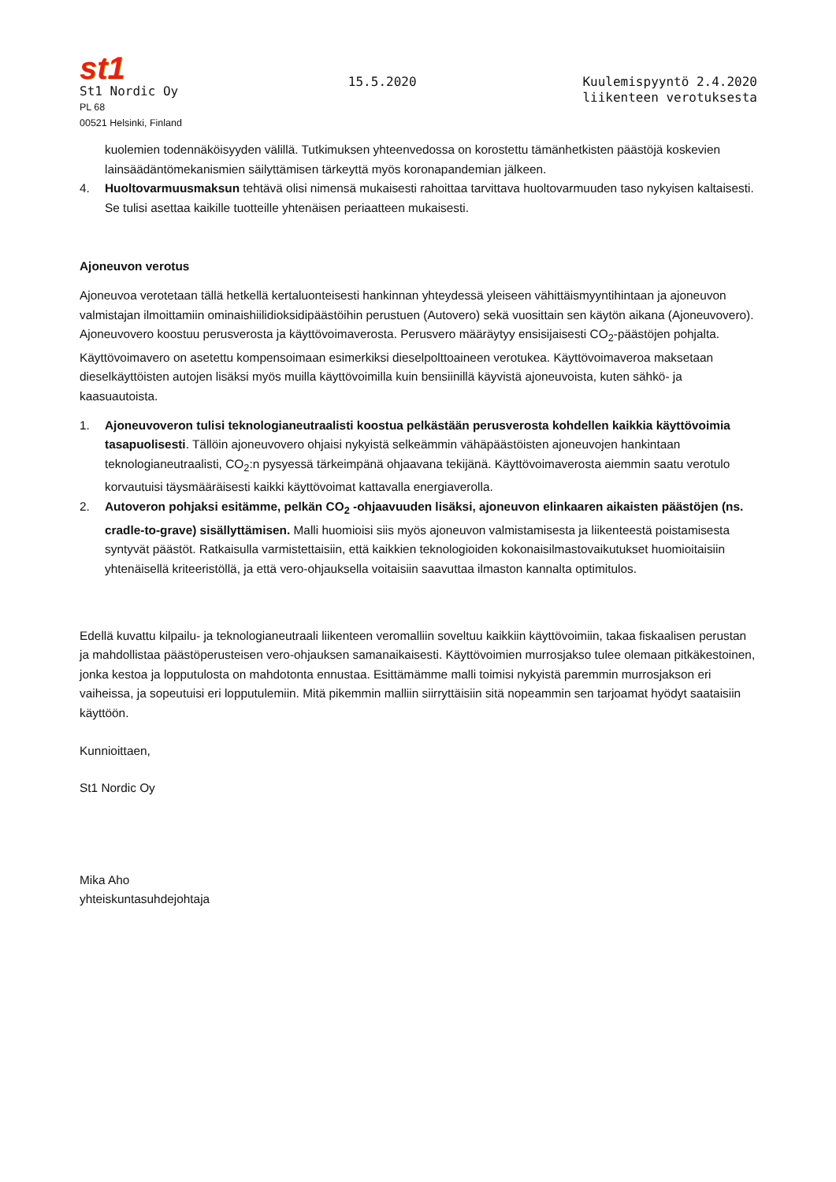st1
St1 Nordic Oy
PL 68
00521 Helsinki, Finland
15.5.2020 Kuulemispyyntö 2.4.2020
liikenteen verotuksesta
kuolemien todennäköisyyden välillä. Tutkimuksen yhteenvedossa on korostettu tämänhetkisten päästöjä koskevien lainsäädäntömekanismien säilyttämisen tärkeyttä myös koronapandemian jälkeen.
4. Huoltovarmuusmaksun tehtävä olisi nimensä mukaisesti rahoittaa tarvittava huoltovarmuuden taso nykyisen kaltaisesti. Se tulisi asettaa kaikille tuotteille yhtenäisen periaatteen mukaisesti.
Ajoneuvon verotus
Ajoneuvoa verotetaan tällä hetkellä kertaluonteisesti hankinnan yhteydessä yleiseen vähittäismyyntihintaan ja ajoneuvon valmistajan ilmoittamiin ominaishiilidioksidipäästöihin perustuen (Autovero) sekä vuosittain sen käytön aikana (Ajoneuvovero). Ajoneuvovero koostuu perusverosta ja käyttövoimaverosta. Perusvero määräytyy ensisijaisesti CO<sub>2</sub>-päästöjen pohjalta. Käyttövoimavero on asetettu kompensoimaan esimerkiksi dieselpolttoaineen verotukea. Käyttövoimaveroa maksetaan dieselkäyttöisten autojen lisäksi myös muilla käyttövoimilla kuin bensiinillä käyvistä ajoneuvoista, kuten sähkö- ja kaasuautoista.
1. Ajoneuvoveron tulisi teknologianeutraalisti koostua pelkästään perusverosta kohdellen kaikkia käyttövoimia tasapuolisesti. Tällöin ajoneuvovero ohjaisi nykyistä selkeämmin vähäpäästöisten ajoneuvojen hankintaan teknologianeutraalisti, CO<sub>2</sub>:n pysyessä tärkeimpänä ohjaavana tekijänä. Käyttövoimaverosta aiemmin saatu verotulo korvautuisi täysmääräisesti kaikki käyttövoimat kattavalla energiaverolla.
2. Autoveron pohjaksi esitämme, pelkän CO<sub>2</sub> -ohjaavuuden lisäksi, ajoneuvon elinkaaren aikaisten päästöjen (ns. cradle-to-grave) sisällyttämisen. Malli huomioisi siis myös ajoneuvon valmistamisesta ja liikenteestä poistamisesta syntyvät päästöt. Ratkaisulla varmistettaisiin, että kaikkien teknologioiden kokonaisilmastovaikutukset huomioitaisiin yhtenäisellä kriteeristöllä, ja että vero-ohjauksella voitaisiin saavuttaa ilmaston kannalta optimitulos.
Edellä kuvattu kilpailu- ja teknologianeutraali liikenteen veromalliin soveltuu kaikkiin käyttövoimiin, takaa fiskaalisen perustan ja mahdollistaa päästöperusteisen vero-ohjauksen samanaikaisesti. Käyttövoimien murrosjakso tulee olemaan pitkäkestoinen, jonka kestoa ja lopputulosta on mahdotonta ennustaa. Esittämämme malli toimisi nykyistä paremmin murrosjakson eri vaiheissa, ja sopeutuisi eri lopputulemiin. Mitä pikemmin malliin siirryttäisiin sitä nopeammin sen tarjoamat hyödyt saataisiin käyttöön.
Kunnioittaen,
St1 Nordic Oy
Mika Aho
yhteiskuntasuhdejohtaja